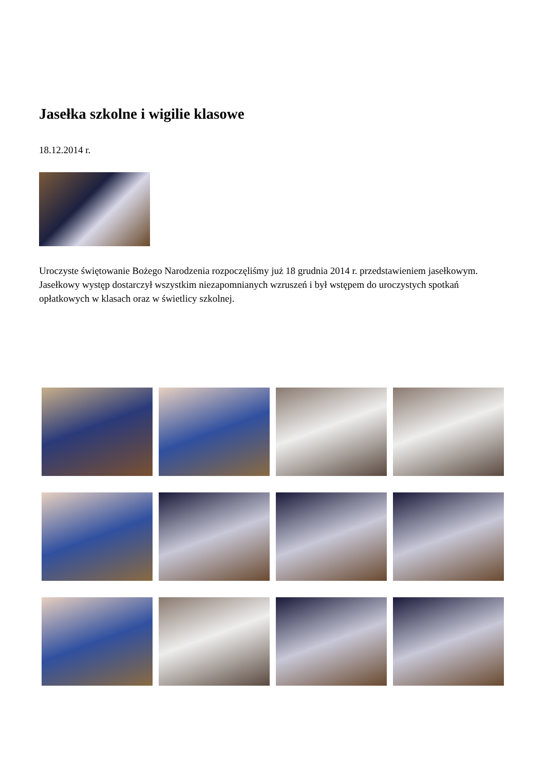Jasełka szkolne i wigilie klasowe
18.12.2014 r.
Uroczyste świętowanie Bożego Narodzenia rozpoczęliśmy już 18 grudnia 2014 r. przedstawieniem jasełkowym. Jasełkowy występ dostarczył wszystkim niezapomnianych wzruszeń i był wstępem do uroczystych spotkań opłatkowych w klasach oraz w świetlicy szkolnej.